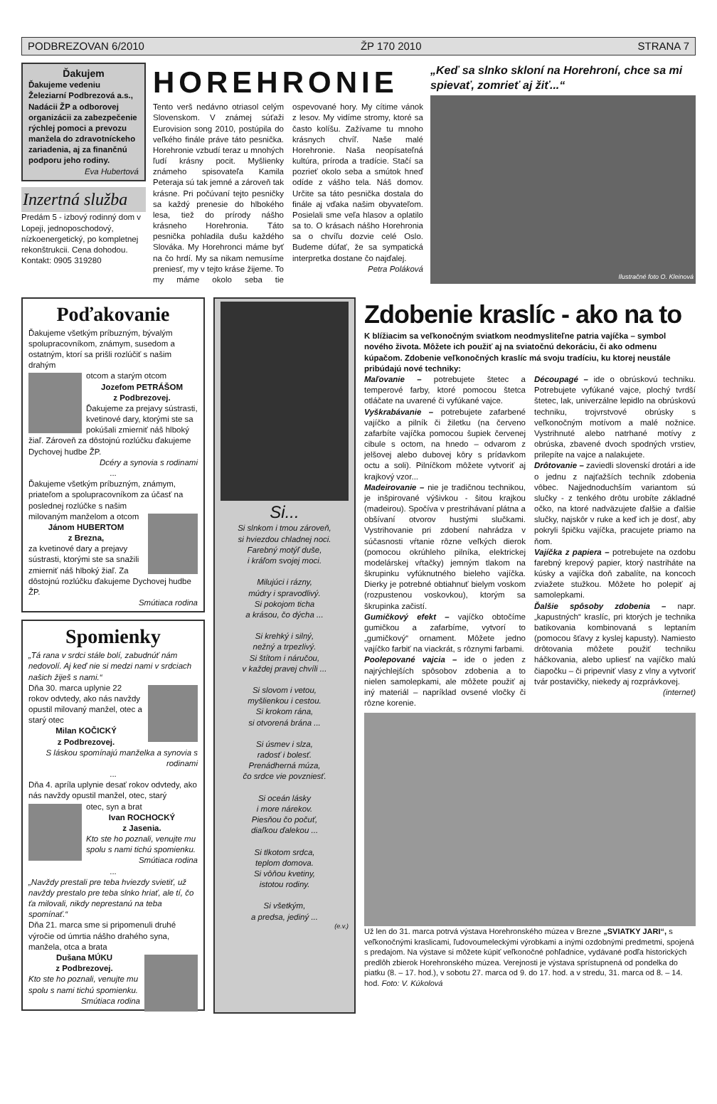PODBREZOVAN 6/2010 ŽP 170 2010 STRANA 7
Ďakujem
Ďakujeme vedeniu Železiarní Podbrezová a.s., Nadácii ŽP a odborovej organizácii za zabezpečenie rýchlej pomoci a prevozu manžela do zdravotníckeho zariadenia, aj za finančnú podporu jeho rodiny.
Eva Hubertová
Inzertná služba
Predám 5 - izbový rodinný dom v Lopeji, jednoposchodový, nízkoenergetický, po kompletnej rekonštrukcii. Cena dohodou.
Kontakt: 0905 319280
HOREHRONIE
Tento verš nedávno otriasol celým Slovenskom. V známej súťaži Eurovision song 2010, postúpila do veľkého finále práve táto pesnička. Horehronie vzbudí teraz u mnohých ľudí krásny pocit. Myšlienky známeho spisovateľa Kamila Peteraja sú tak jemné a zároveň tak krásne. Pri počúvaní tejto pesničky sa každý prenesie do hlbokého lesa, tiež do prírody nášho krásneho Horehronia. Táto pesnička pohladila dušu každého Slováka. My Horehronci máme byť na čo hrdí. My sa nikam nemusíme preniesť, my v tejto kráse žijeme. To my máme okolo seba tie ospevované hory. My cítime vánok z lesov. My vidíme stromy, ktoré sa často kolíšu. Zažívame tu mnoho krásnych chvíľ. Naše malé Horehronie. Naša neopísateľná kultúra, príroda a tradície. Stačí sa pozrieť okolo seba a smútok hneď odíde z vášho tela. Náš domov. Určite sa táto pesnička dostala do finále aj vďaka našim obyvateľom. Posielali sme veľa hlasov a oplatilo sa to. O krásach nášho Horehronia sa o chvíľu dozvie celé Oslo. Budeme dúfať, že sa sympatická interpretka dostane čo najďalej.
Petra Poláková
„Keď sa slnko skloní na Horehroní, chce sa mi spievať, zomrieť aj žiť...“
Ilustračné foto O. Kleinová
Poďakovanie
Ďakujeme všetkým príbuzným, bývalým spolupracovníkom, známym, susedom a ostatným, ktorí sa prišli rozlúčiť s našim drahým
otcom a starým otcom
Jozefom PETRÁŠOM
z Podbrezovej.
Ďakujeme za prejavy sústrasti, kvetinové dary, ktorými ste sa pokúšali zmierniť náš hlboký žiaľ. Zároveň za dôstojnú rozlúčku ďakujeme Dychovej hudbe ŽP.
Dcéry a synovia s rodinami
...
Ďakujeme všetkým príbuzným, známym, priateľom a spolupracovníkom za účasť na poslednej rozlúčke s našim
milovaným manželom a otcom
Jánom HUBERTOM
z Brezna,
za kvetinové dary a prejavy sústrasti, ktorými ste sa snažili zmierniť náš hlboký žiaľ. Za dôstojnú rozlúčku ďakujeme Dychovej hudbe ŽP.
Smútiaca rodina
Spomienky
„Tá rana v srdci stále bolí, zabudnúť nám nedovolí. Aj keď nie si medzi nami v srdciach našich žiješ s nami.“
Dňa 30. marca uplynie 22 rokov odvtedy, ako nás navždy opustil milovaný manžel, otec a starý otec
Milan KOČICKÝ
z Podbrezovej.
S láskou spomínajú manželka a synovia s rodinami
...
Dňa 4. apríla uplynie desať rokov odvtedy, ako nás navždy opustil manžel, otec, starý
otec, syn a brat
Ivan ROCHOCKÝ
z Jasenia.
Kto ste ho poznali, venujte mu spolu s nami tichú spomienku.
Smútiaca rodina
...
„Navždy prestali pre teba hviezdy svietiť, už navždy prestalo pre teba slnko hriať, ale tí, čo ťa milovali, nikdy neprestanú na teba spomínať.“
Dňa 21. marca sme si pripomenuli druhé výročie od úmrtia nášho drahého syna, manžela, otca a brata
Dušana MÚKU
z Podbrezovej.
Kto ste ho poznali, venujte mu spolu s nami tichú spomienku.
Smútiaca rodina
Si...
Si slnkom i tmou zároveň,
si hviezdou chladnej noci.
Farebný motýľ duše,
i kráľom svojej moci.
Milujúci i rázny,
múdry i spravodlivý.
Si pokojom ticha
a krásou, čo dýcha ...
Si krehký i silný,
nežný a trpezlivý.
Si štítom i náručou,
v každej pravej chvíli ...
Si slovom i vetou,
myšlienkou i cestou.
Si krokom rána,
si otvorená brána ...
Si úsmev i slza,
radosť i bolesť.
Prenádherná múza,
čo srdce vie povzniesť.
Si oceán lásky
i more nárekov.
Piesňou čo počuť,
diaľkou ďalekou ...
Si tlkotom srdca,
teplom domova.
Si vôňou kvetiny,
istotou rodiny.
Si všetkým,
a predsa, jediný ...
(e.v.)
Zdobenie kraslíc - ako na to
K blížiacim sa veľkonočným sviatkom neodmysliteľne patria vajíčka – symbol nového života. Môžete ich použiť aj na sviatočnú dekoráciu, či ako odmenu kúpačom. Zdobenie veľkonočných kraslíc má svoju tradíciu, ku ktorej neustále pribúdajú nové techniky:
Maľovanie – potrebujete štetec a temperové farby, ktoré pomocou štetca otláčate na uvarené či vyfúkané vajce.
Vyškrabávanie – potrebujete zafarbené vajíčko a pilník či žiletku (na červeno zafarbíte vajíčka pomocou šupiek červenej cibule s octom, na hnedo – odvarom z jelšovej alebo dubovej kôry s prídavkom octu a soli). Pilníčkom môžete vytvoriť aj krajkový vzor...
Madeirovanie – nie je tradičnou technikou, je inšpirované výšivkou - šitou krajkou (madeirou). Spočíva v prestrihávaní plátna a obšívaní otvorov hustými slučkami. Vystrihovanie pri zdobení nahrádza v súčasnosti vŕtanie rôzne veľkých dierok (pomocou okrúhleho pilníka, elektrickej modelárskej vŕtačky) jemným tlakom na škrupinku vyfúknutného bieleho vajíčka. Dierky je potrebné obtiahnuť bielym voskom (rozpustenou voskovkou), ktorým sa škrupinka začistí.
Gumičkový efekt – vajíčko obtočíme gumičkou a zafarbíme, vytvorí to „gumičkový“ ornament. Môžete jedno vajíčko farbiť na viackrát, s rôznymi farbami.
Poolepované vajcia – ide o jeden z najrýchlejších spôsobov zdobenia a to nielen samolepkami, ale môžete použiť aj iný materiál – napríklad ovsené vločky či rôzne korenie.
Découpagé – ide o obrúskovú techniku. Potrebujete vyfúkané vajce, plochý tvrdší štetec, lak, univerzálne lepidlo na obrúskovú techniku, trojvrstvové obrúsky s veľkonočným motívom a malé nožnice. Vystrihnuté alebo natrhané motívy z obrúska, zbavené dvoch spodných vrstiev, prilepíte na vajce a nalakujete.
Drôtovanie – zaviedli slovenskí drotári a ide o jednu z najťažších techník zdobenia vôbec. Najjednoduchším variantom sú slučky - z tenkého drôtu urobíte základné očko, na ktoré nadväzujete ďalšie a ďalšie slučky, najskôr v ruke a keď ich je dosť, aby pokryli špičku vajíčka, pracujete priamo na ňom.
Vajíčka z papiera – potrebujete na ozdobu farebný krepový papier, ktorý nastriháte na kúsky a vajíčka doň zabalíte, na koncoch zviažete stužkou. Môžete ho polepiť aj samolepkami.
Ďalšie spôsoby zdobenia – napr. „kapustných“ kraslíc, pri ktorých je technika batikovania kombinovaná s leptaním (pomocou šťavy z kyslej kapusty). Namiesto drôtovania môžete použiť techniku háčkovania, alebo upliesť na vajíčko malú čiapočku – či pripevniť vlasy z vlny a vytvoriť tvár postavičky, niekedy aj rozprávkovej.
(internet)
Už len do 31. marca potrvá výstava Horehronského múzea v Brezne „SVIATKY JARI“, s veľkonočnými kraslicami, ľudovoumeleckými výrobkami a inými ozdobnými predmetmi, spojená s predajom. Na výstave si môžete kúpiť veľkonočné pohľadnice, vydávané podľa historických predlôh zbierok Horehronského múzea. Verejnosti je výstava sprístupnená od pondelka do piatku (8. – 17. hod.), v sobotu 27. marca od 9. do 17. hod. a v stredu, 31. marca od 8. – 14. hod. Foto: V. Kúkolová